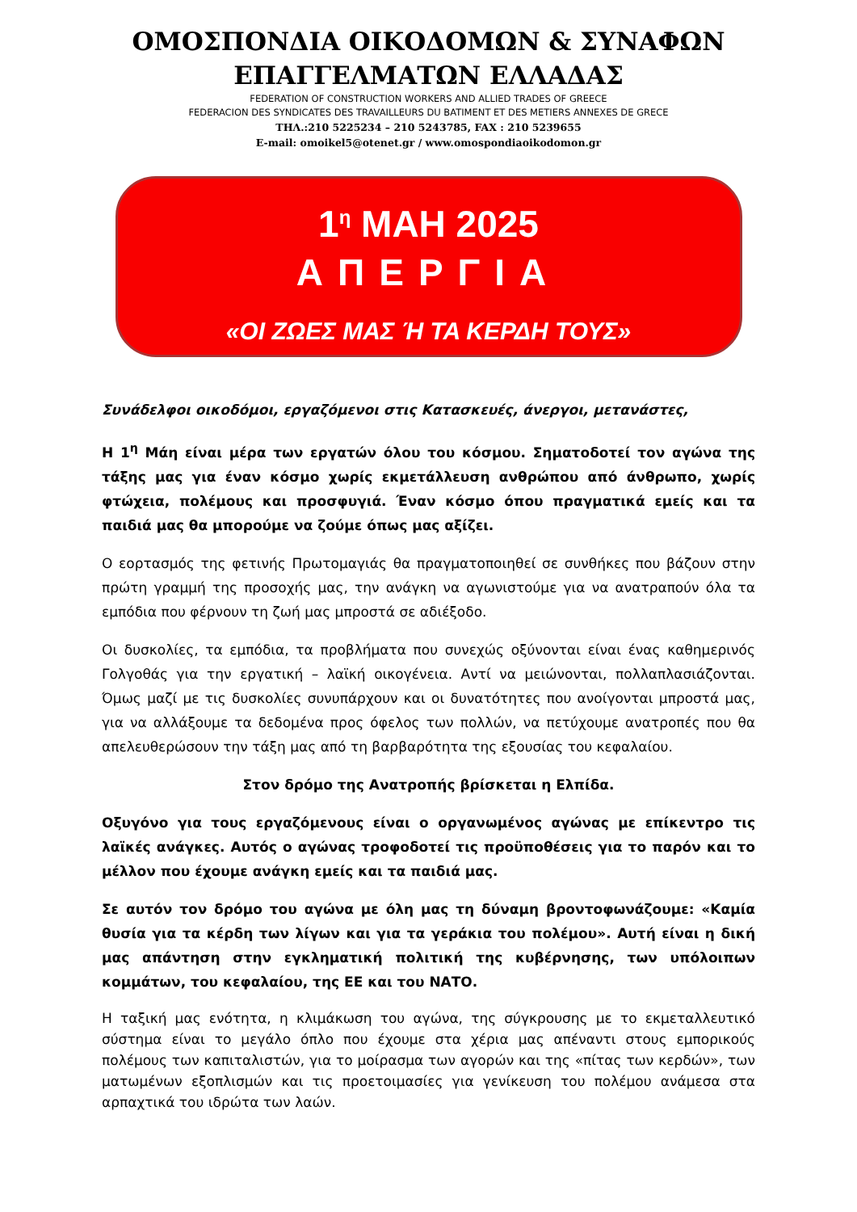ΟΜΟΣΠΟΝΔΙΑ ΟΙΚΟΔΟΜΩΝ & ΣΥΝΑΦΩΝ
ΕΠΑΓΓΕΛΜΑΤΩΝ ΕΛΛΑΔΑΣ
FEDERATION OF CONSTRUCTION WORKERS AND ALLIED TRADES OF GREECE
FEDERACION DES SYNDICATES DES TRAVAILLEURS DU BATIMENT ET DES METIERS ANNEXES DE GRECE
ΤΗΛ.:210 5225234 – 210 5243785, FAX : 210 5239655
E-mail: omoikel5@otenet.gr / www.omospondiaoikodomon.gr
1<sup>η</sup> ΜΑΗ 2025
ΑΠΕΡΓΙΑ
«ΟΙ ΖΩΕΣ ΜΑΣ Ή ΤΑ ΚΕΡΔΗ ΤΟΥΣ»
Συνάδελφοι οικοδόμοι, εργαζόμενοι στις Κατασκευές, άνεργοι, μετανάστες,
Η 1<sup>η</sup> Μάη είναι μέρα των εργατών όλου του κόσμου. Σηματοδοτεί τον αγώνα της τάξης μας για έναν κόσμο χωρίς εκμετάλλευση ανθρώπου από άνθρωπο, χωρίς φτώχεια, πολέμους και προσφυγιά. Έναν κόσμο όπου πραγματικά εμείς και τα παιδιά μας θα μπορούμε να ζούμε όπως μας αξίζει.
Ο εορτασμός της φετινής Πρωτομαγιάς θα πραγματοποιηθεί σε συνθήκες που βάζουν στην πρώτη γραμμή της προσοχής μας, την ανάγκη να αγωνιστούμε για να ανατραπούν όλα τα εμπόδια που φέρνουν τη ζωή μας μπροστά σε αδιέξοδο.
Οι δυσκολίες, τα εμπόδια, τα προβλήματα που συνεχώς οξύνονται είναι ένας καθημερινός Γολγοθάς για την εργατική – λαϊκή οικογένεια. Αντί να μειώνονται, πολλαπλασιάζονται. Όμως μαζί με τις δυσκολίες συνυπάρχουν και οι δυνατότητες που ανοίγονται μπροστά μας, για να αλλάξουμε τα δεδομένα προς όφελος των πολλών, να πετύχουμε ανατροπές που θα απελευθερώσουν την τάξη μας από τη βαρβαρότητα της εξουσίας του κεφαλαίου.
Στον δρόμο της Ανατροπής βρίσκεται η Ελπίδα.
Οξυγόνο για τους εργαζόμενους είναι ο οργανωμένος αγώνας με επίκεντρο τις λαϊκές ανάγκες. Αυτός ο αγώνας τροφοδοτεί τις προϋποθέσεις για το παρόν και το μέλλον που έχουμε ανάγκη εμείς και τα παιδιά μας.
Σε αυτόν τον δρόμο του αγώνα με όλη μας τη δύναμη βροντοφωνάζουμε: «Καμία θυσία για τα κέρδη των λίγων και για τα γεράκια του πολέμου». Αυτή είναι η δική μας απάντηση στην εγκληματική πολιτική της κυβέρνησης, των υπόλοιπων κομμάτων, του κεφαλαίου, της ΕΕ και του ΝΑΤΟ.
Η ταξική μας ενότητα, η κλιμάκωση του αγώνα, της σύγκρουσης με το εκμεταλλευτικό σύστημα είναι το μεγάλο όπλο που έχουμε στα χέρια μας απέναντι στους εμπορικούς πολέμους των καπιταλιστών, για το μοίρασμα των αγορών και της «πίτας των κερδών», των ματωμένων εξοπλισμών και τις προετοιμασίες για γενίκευση του πολέμου ανάμεσα στα αρπαχτικά του ιδρώτα των λαών.